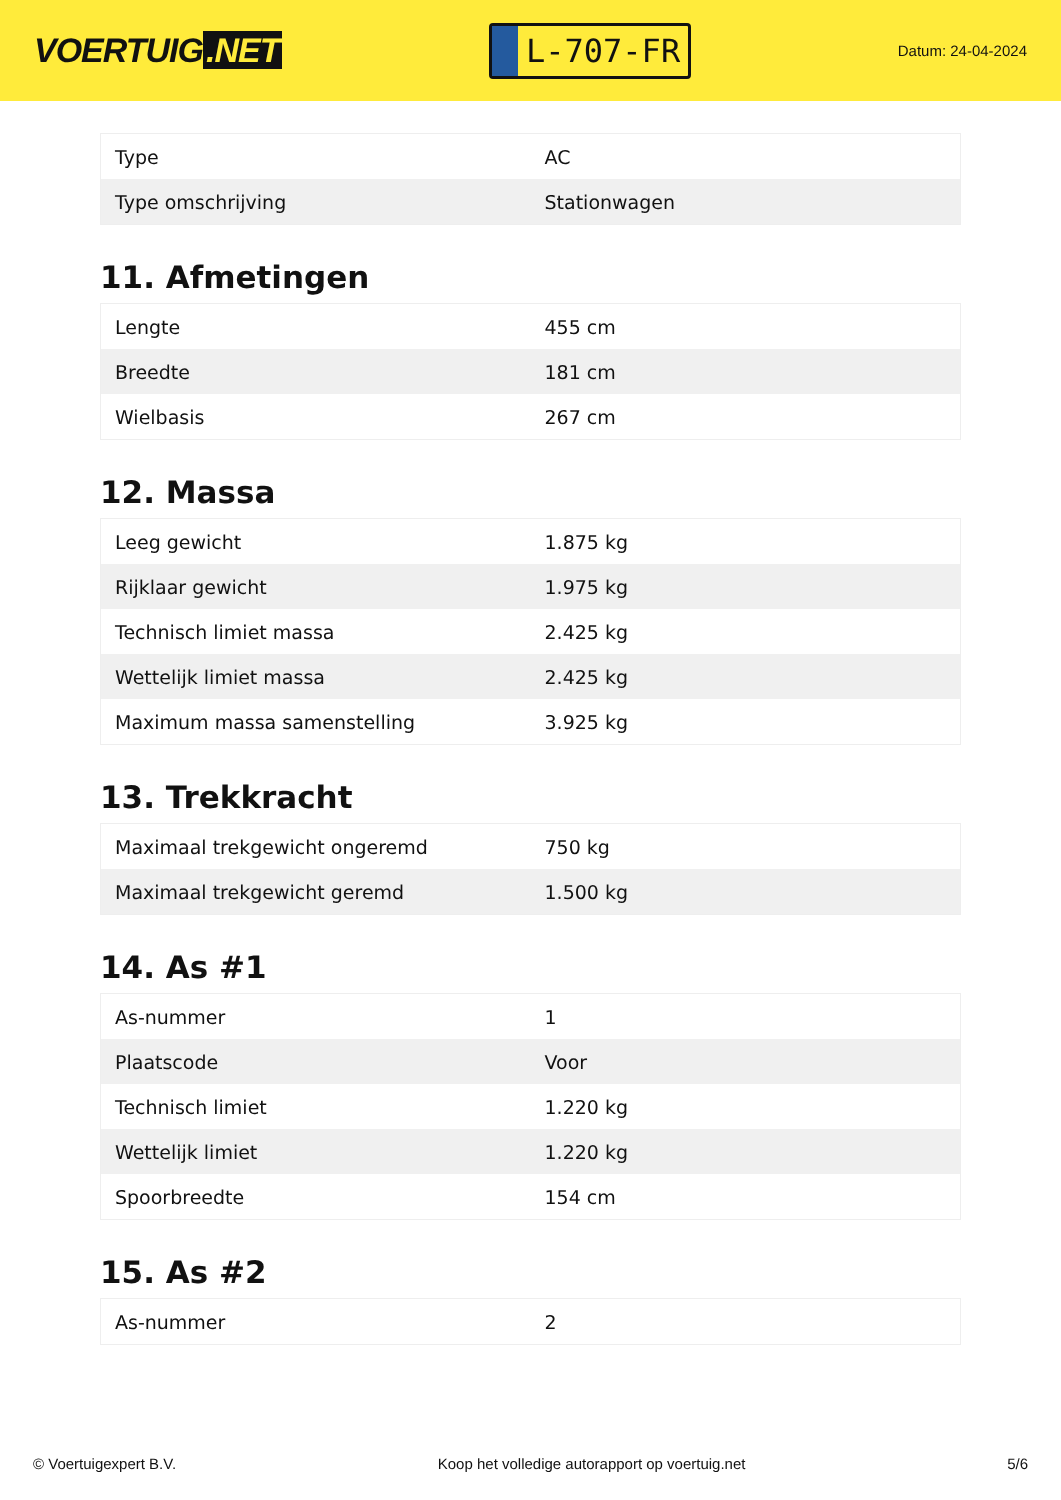VOERTUIG.NET
L-707-FR
Datum: 24-04-2024
| Type | AC |
| Type omschrijving | Stationwagen |
11. Afmetingen
| Lengte | 455 cm |
| Breedte | 181 cm |
| Wielbasis | 267 cm |
12. Massa
| Leeg gewicht | 1.875 kg |
| Rijklaar gewicht | 1.975 kg |
| Technisch limiet massa | 2.425 kg |
| Wettelijk limiet massa | 2.425 kg |
| Maximum massa samenstelling | 3.925 kg |
13. Trekkracht
| Maximaal trekgewicht ongeremd | 750 kg |
| Maximaal trekgewicht geremd | 1.500 kg |
14. As #1
| As-nummer | 1 |
| Plaatscode | Voor |
| Technisch limiet | 1.220 kg |
| Wettelijk limiet | 1.220 kg |
| Spoorbreedte | 154 cm |
15. As #2
| As-nummer | 2 |
© Voertuigexpert B.V. Koop het volledige autorapport op voertuig.net 5/6